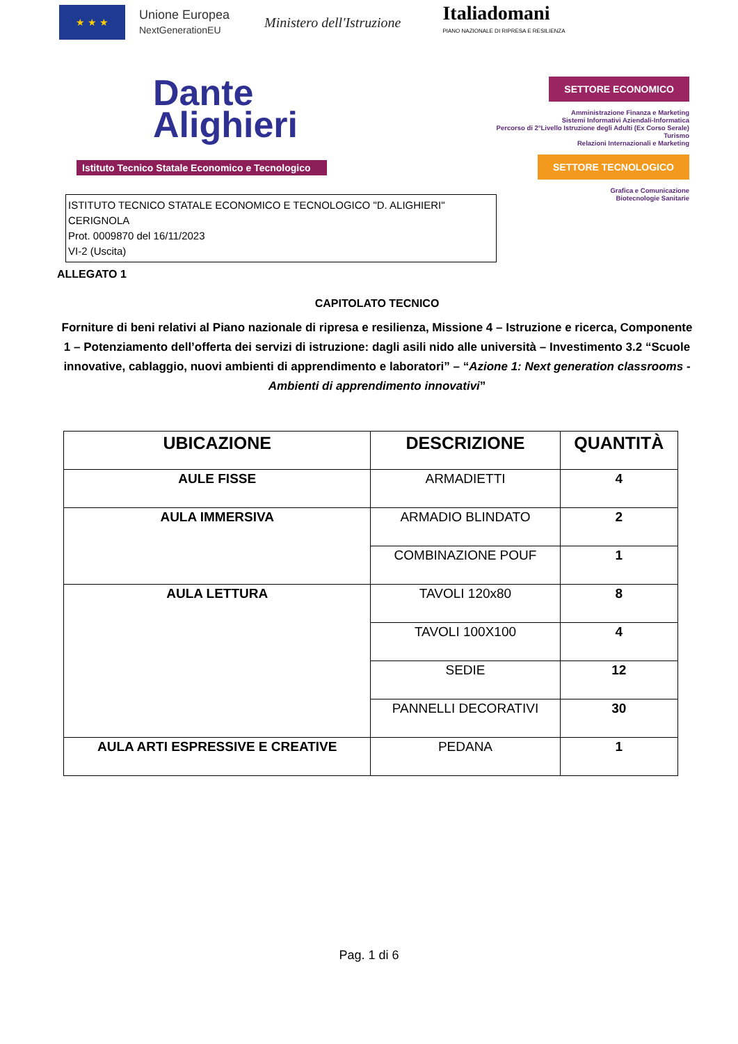★ ★ ★
Unione Europea
NextGenerationEU
Ministero dell'Istruzione
Italia domani
PIANO NAZIONALE DI RIPRESA E RESILIENZA
Dante
Alighieri
Istituto Tecnico Statale Economico e Tecnologico
SETTORE ECONOMICO
Amministrazione Finanza e Marketing
Sistemi Informativi Aziendali-Informatica
Percorso di 2°Livello Istruzione degli Adulti (Ex Corso Serale)
Turismo
Relazioni Internazionali e Marketing
SETTORE TECNOLOGICO
Grafica e Comunicazione
Biotecnologie Sanitarie
ISTITUTO TECNICO STATALE ECONOMICO E TECNOLOGICO "D. ALIGHIERI" CERIGNOLA
Prot. 0009870 del 16/11/2023
VI-2 (Uscita)
ALLEGATO 1
CAPITOLATO TECNICO
Forniture di beni relativi al Piano nazionale di ripresa e resilienza, Missione 4 – Istruzione e ricerca, Componente 1 – Potenziamento dell’offerta dei servizi di istruzione: dagli asili nido alle università – Investimento 3.2 “Scuole innovative, cablaggio, nuovi ambienti di apprendimento e laboratori” – “Azione 1: Next generation classrooms - Ambienti di apprendimento innovativi”
| UBICAZIONE | DESCRIZIONE | QUANTITÀ |
| --- | --- | --- |
| AULE FISSE | ARMADIETTI | 4 |
| AULA IMMERSIVA | ARMADIO BLINDATO | 2 |
| | COMBINAZIONE POUF | 1 |
| AULA LETTURA | TAVOLI 120x80 | 8 |
| | TAVOLI 100X100 | 4 |
| | SEDIE | 12 |
| | PANNELLI DECORATIVI | 30 |
| AULA ARTI ESPRESSIVE E CREATIVE | PEDANA | 1 |
Pag. 1 di 6